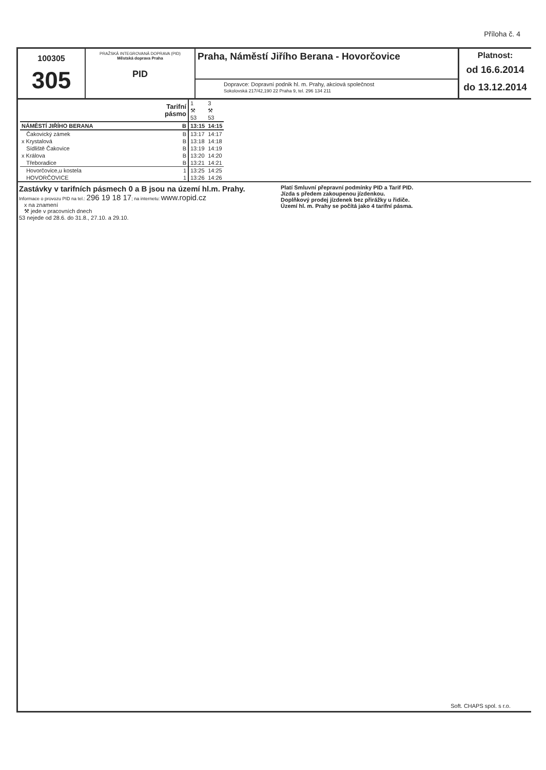Příloha č. 4
100305
305
PRAŽSKÁ INTEGROVANÁ DOPRAVA (PID)
Městská doprava Praha
PID
Praha, Náměstí Jiřího Berana - Hovorčovice
Dopravce: Dopravní podnik hl. m. Prahy, akciová společnost
Sokolovská 217/42,190 22 Praha 9, tel. 296 134 211
Platnost:
od 16.6.2014
do 13.12.2014
| | Tarifní pásmo | 1 ⚒ 53 | 3 ⚒ 53 |
| NÁMĚSTÍ JIŘÍHO BERANA | B | 13:15 | 14:15 |
| Čakovický zámek | B | 13:17 | 14:17 |
| x Krystalová | B | 13:18 | 14:18 |
| Sídliště Čakovice | B | 13:19 | 14:19 |
| x Králova | B | 13:20 | 14:20 |
| Třeboradice | B | 13:21 | 14:21 |
| Hovorčovice,u kostela | 1 | 13:25 | 14:25 |
| HOVORČOVICE | 1 | 13:26 | 14:26 |
Zastávky v tarifních pásmech 0 a B jsou na území hl.m. Prahy.
Informace o provozu PID na tel.: 296 19 18 17; na internetu: www.ropid.cz
x na znamení
⚒ jede v pracovních dnech
53 nejede od 28.6. do 31.8., 27.10. a 29.10.
Platí Smluvní přepravní podmínky PID a Tarif PID.
Jízda s předem zakoupenou jízdenkou.
Doplňkový prodej jízdenek bez přirážky u řidiče.
Území hl. m. Prahy se počítá jako 4 tarifní pásma.
Soft. CHAPS spol. s r.o.